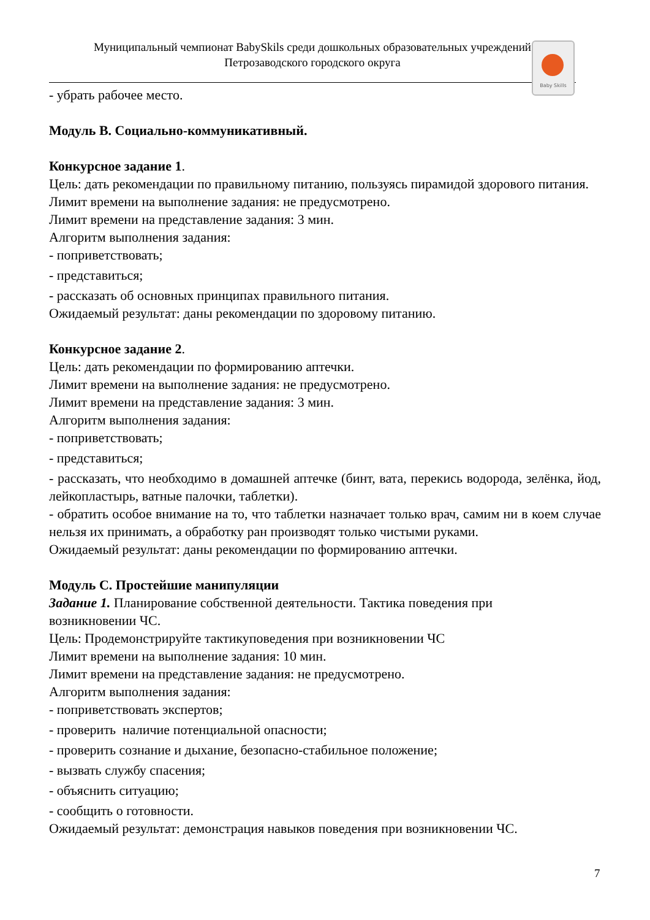Муниципальный чемпионат BabySkils среди дошкольных образовательных учреждений
Петрозаводского городского округа
Baby Skills
- убрать рабочее место.
Модуль В. Социально-коммуникативный.
Конкурсное задание 1.
Цель: дать рекомендации по правильному питанию, пользуясь пирамидой здорового питания.
Лимит времени на выполнение задания: не предусмотрено.
Лимит времени на представление задания: 3 мин.
Алгоритм выполнения задания:
- поприветствовать;
- представиться;
- рассказать об основных принципах правильного питания.
Ожидаемый результат: даны рекомендации по здоровому питанию.
Конкурсное задание 2.
Цель: дать рекомендации по формированию аптечки.
Лимит времени на выполнение задания: не предусмотрено.
Лимит времени на представление задания: 3 мин.
Алгоритм выполнения задания:
- поприветствовать;
- представиться;
- рассказать, что необходимо в домашней аптечке (бинт, вата, перекись водорода, зелёнка, йод, лейкопластырь, ватные палочки, таблетки).
- обратить особое внимание на то, что таблетки назначает только врач, самим ни в коем случае нельзя их принимать, а обработку ран производят только чистыми руками.
Ожидаемый результат: даны рекомендации по формированию аптечки.
Модуль С. Простейшие манипуляции
Задание 1. Планирование собственной деятельности. Тактика поведения при
возникновении ЧС.
Цель: Продемонстрируйте тактикуповедения при возникновении ЧС
Лимит времени на выполнение задания: 10 мин.
Лимит времени на представление задания: не предусмотрено.
Алгоритм выполнения задания:
- поприветствовать экспертов;
- проверить наличие потенциальной опасности;
- проверить сознание и дыхание, безопасно-стабильное положение;
- вызвать службу спасения;
- объяснить ситуацию;
- сообщить о готовности.
Ожидаемый результат: демонстрация навыков поведения при возникновении ЧС.
7